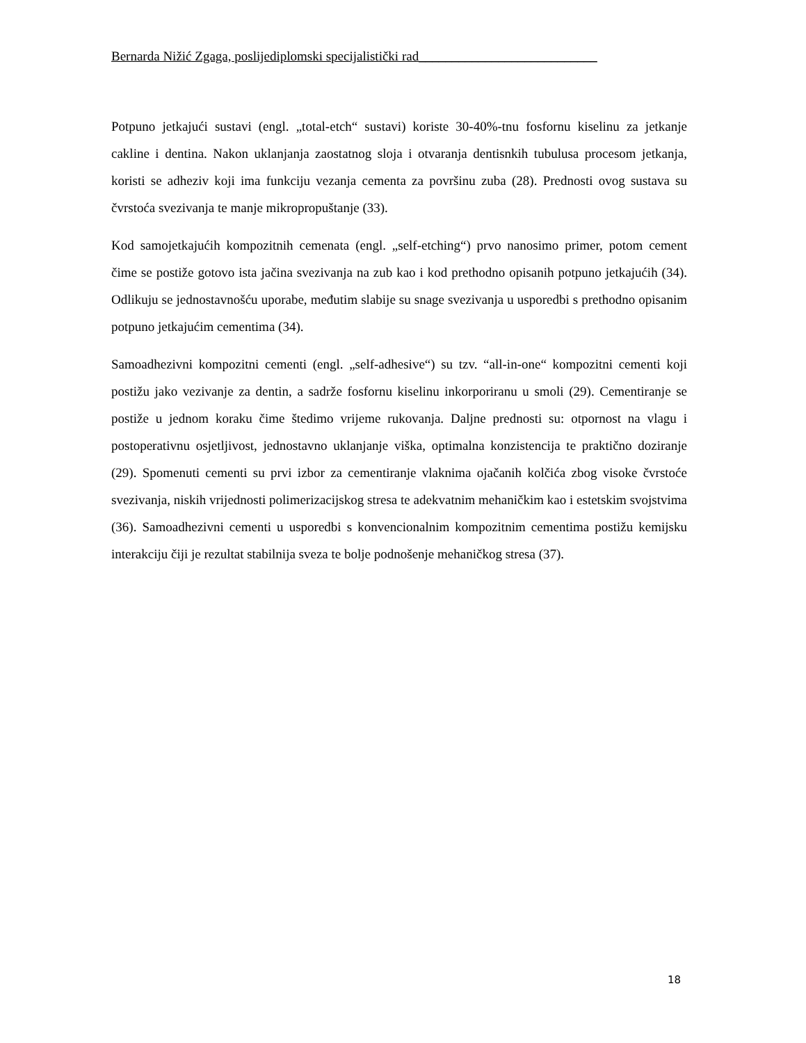Bernarda Nižić Zgaga, poslijediplomski specijalistički rad___________________________
Potpuno jetkajući sustavi (engl. „total-etch“ sustavi) koriste 30-40%-tnu fosfornu kiselinu za jetkanje cakline i dentina. Nakon uklanjanja zaostatnog sloja i otvaranja dentisnkih tubulusa procesom jetkanja, koristi se adheziv koji ima funkciju vezanja cementa za površinu zuba (28). Prednosti ovog sustava su čvrstoća svezivanja te manje mikropropuštanje (33).
Kod samojetkajućih kompozitnih cemenata (engl. „self-etching“) prvo nanosimo primer, potom cement čime se postiže gotovo ista jačina svezivanja na zub kao i kod prethodno opisanih potpuno jetkajućih (34). Odlikuju se jednostavnošću uporabe, međutim slabije su snage svezivanja u usporedbi s prethodno opisanim potpuno jetkajućim cementima (34).
Samoadhezivni kompozitni cementi (engl. „self-adhesive“) su tzv. “all-in-one“ kompozitni cementi koji postižu jako vezivanje za dentin, a sadrže fosfornu kiselinu inkorporiranu u smoli (29). Cementiranje se postiže u jednom koraku čime štedimo vrijeme rukovanja. Daljne prednosti su: otpornost na vlagu i postoperativnu osjetljivost, jednostavno uklanjanje viška, optimalna konzistencija te praktično doziranje (29). Spomenuti cementi su prvi izbor za cementiranje vlaknima ojačanih kolčića zbog visoke čvrstoće svezivanja, niskih vrijednosti polimerizacijskog stresa te adekvatnim mehaničkim kao i estetskim svojstvima (36). Samoadhezivni cementi u usporedbi s konvencionalnim kompozitnim cementima postižu kemijsku interakciju čiji je rezultat stabilnija sveza te bolje podnošenje mehaničkog stresa (37).
18